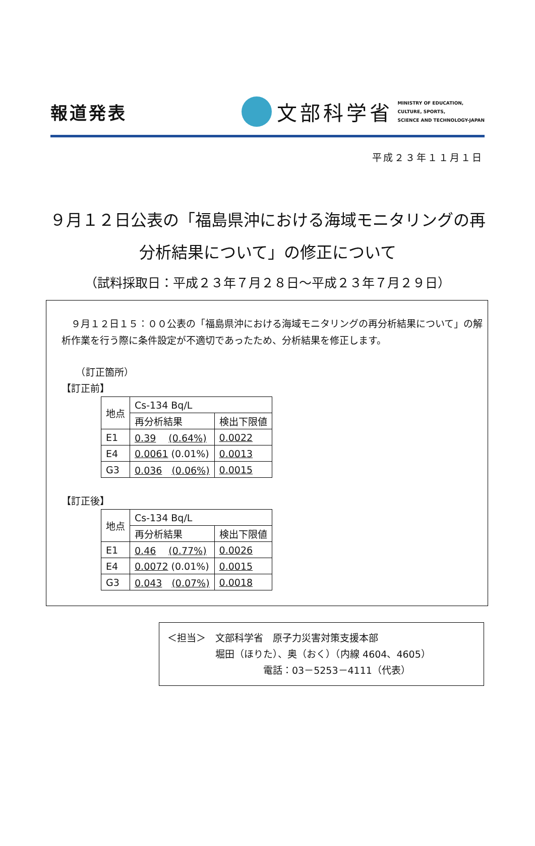報道発表
文部科学省
MINISTRY OF EDUCATION,
CULTURE, SPORTS,
SCIENCE AND TECHNOLOGY-JAPAN
平成２３年１１月１日
９月１２日公表の「福島県沖における海域モニタリングの再分析結果について」の修正について
（試料採取日：平成２３年７月２８日～平成２３年７月２９日）
　９月１２日１５：００公表の「福島県沖における海域モニタリングの再分析結果について」の解析作業を行う際に条件設定が不適切であったため、分析結果を修正します。
　　（訂正箇所）
【訂正前】
| 地点 | Cs-134 Bq/L | |
| | 再分析結果 | 検出下限値 |
| E1 | 0.39 (0.64%) | 0.0022 |
| E4 | 0.0061 (0.01%) | 0.0013 |
| G3 | 0.036 (0.06%) | 0.0015 |
【訂正後】
| 地点 | Cs-134 Bq/L | |
| | 再分析結果 | 検出下限値 |
| E1 | 0.46 (0.77%) | 0.0026 |
| E4 | 0.0072 (0.01%) | 0.0015 |
| G3 | 0.043 (0.07%) | 0.0018 |
＜担当＞　文部科学省　原子力災害対策支援本部
　　　　　堀田（ほりた）、奥（おく）（内線 4604、4605）
　　　　　　　　　　電話：03－5253－4111（代表）